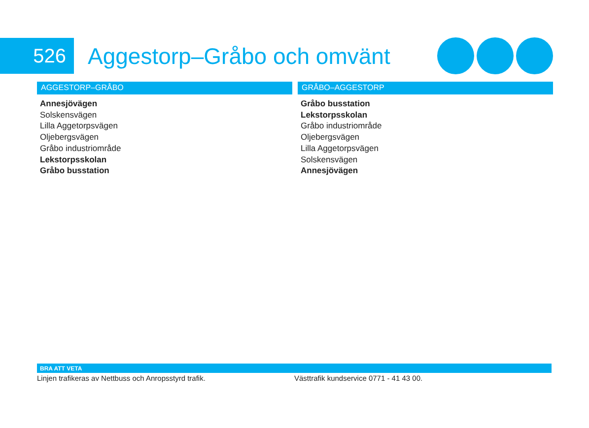526
Aggestorp–Gråbo och omvänt
AGGESTORP–GRÅBO
Annesjövägen
Solskensvägen
Lilla Aggetorpsvägen
Oljebergsvägen
Gråbo industriområde
Lekstorpsskolan
Gråbo busstation
GRÅBO–AGGESTORP
Gråbo busstation
Lekstorpsskolan
Gråbo industriområde
Oljebergsvägen
Lilla Aggetorpsvägen
Solskensvägen
Annesjövägen
BRA ATT VETA
Linjen trafikeras av Nettbuss och Anropsstyrd trafik. Västtrafik kundservice 0771 - 41 43 00.